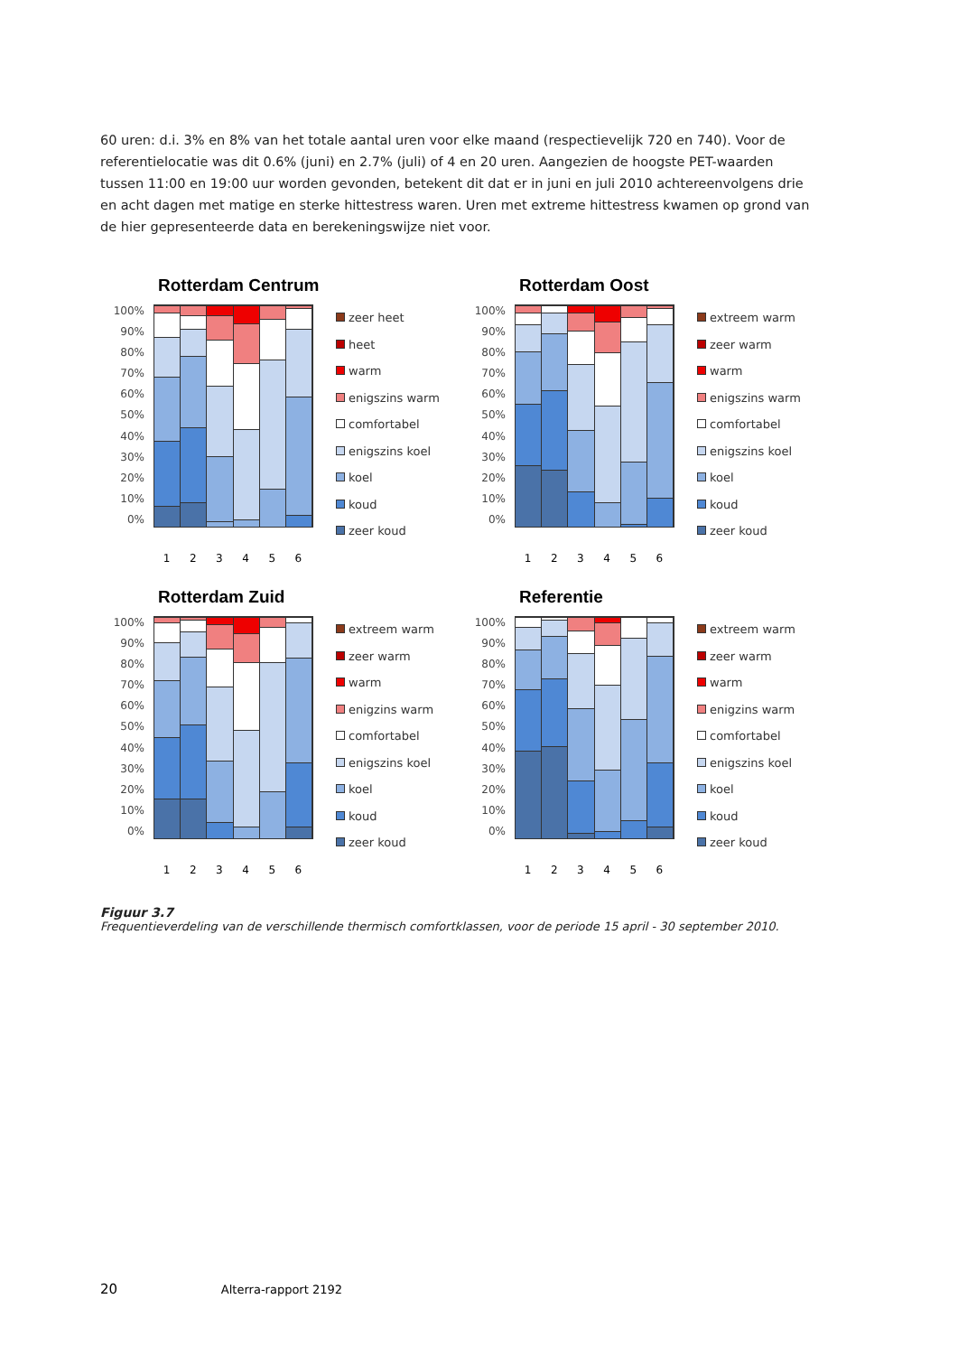60 uren: d.i. 3% en 8% van het totale aantal uren voor elke maand (respectievelijk 720 en 740). Voor de referentielocatie was dit 0.6% (juni) en 2.7% (juli) of 4 en 20 uren. Aangezien de hoogste PET-waarden tussen 11:00 en 19:00 uur worden gevonden, betekent dit dat er in juni en juli 2010 achtereenvolgens drie en acht dagen met matige en sterke hittestress waren. Uren met extreme hittestress kwamen op grond van de hier gepresenteerde data en berekeningswijze niet voor.
Rotterdam Centrum
100%
90%
80%
70%
60%
50%
40%
30%
20%
10%
0%
zeer heet
heet
warm
enigszins warm
comfortabel
enigszins koel
koel
koud
zeer koud
1 2 3 4 5 6
Rotterdam Oost
100%
90%
80%
70%
60%
50%
40%
30%
20%
10%
0%
extreem warm
zeer warm
warm
enigszins warm
comfortabel
enigszins koel
koel
koud
zeer koud
1 2 3 4 5 6
Rotterdam Zuid
100%
90%
80%
70%
60%
50%
40%
30%
20%
10%
0%
extreem warm
zeer warm
warm
enigzins warm
comfortabel
enigszins koel
koel
koud
zeer koud
1 2 3 4 5 6
Referentie
100%
90%
80%
70%
60%
50%
40%
30%
20%
10%
0%
extreem warm
zeer warm
warm
enigzins warm
comfortabel
enigszins koel
koel
koud
zeer koud
1 2 3 4 5 6
Figuur 3.7
Frequentieverdeling van de verschillende thermisch comfortklassen, voor de periode 15 april - 30 september 2010.
20 Alterra-rapport 2192